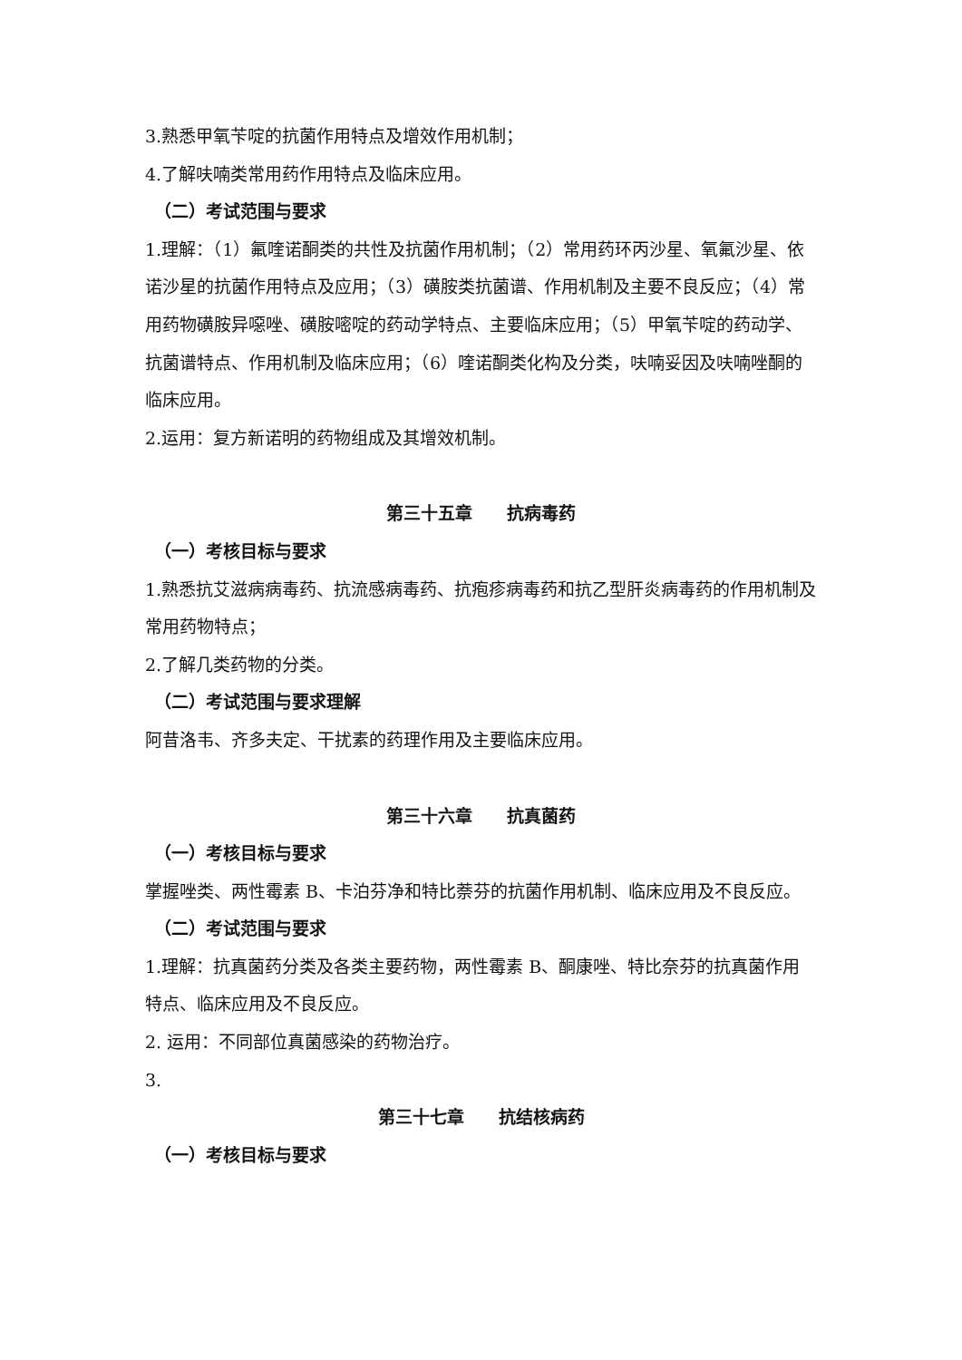3.熟悉甲氧苄啶的抗菌作用特点及增效作用机制；
4.了解呋喃类常用药作用特点及临床应用。
（二）考试范围与要求
1.理解：（1）氟喹诺酮类的共性及抗菌作用机制；（2）常用药环丙沙星、氧氟沙星、依诺沙星的抗菌作用特点及应用；（3）磺胺类抗菌谱、作用机制及主要不良反应；（4）常用药物磺胺异噁唑、磺胺嘧啶的药动学特点、主要临床应用；（5）甲氧苄啶的药动学、抗菌谱特点、作用机制及临床应用；（6）喹诺酮类化构及分类，呋喃妥因及呋喃唑酮的临床应用。
2.运用：复方新诺明的药物组成及其增效机制。
第三十五章　　抗病毒药
（一）考核目标与要求
1.熟悉抗艾滋病病毒药、抗流感病毒药、抗疱疹病毒药和抗乙型肝炎病毒药的作用机制及常用药物特点；
2.了解几类药物的分类。
（二）考试范围与要求理解
阿昔洛韦、齐多夫定、干扰素的药理作用及主要临床应用。
第三十六章　　抗真菌药
（一）考核目标与要求
掌握唑类、两性霉素 B、卡泊芬净和特比萘芬的抗菌作用机制、临床应用及不良反应。
（二）考试范围与要求
1.理解：抗真菌药分类及各类主要药物，两性霉素 B、酮康唑、特比奈芬的抗真菌作用特点、临床应用及不良反应。
2. 运用：不同部位真菌感染的药物治疗。
3.
第三十七章　　抗结核病药
（一）考核目标与要求